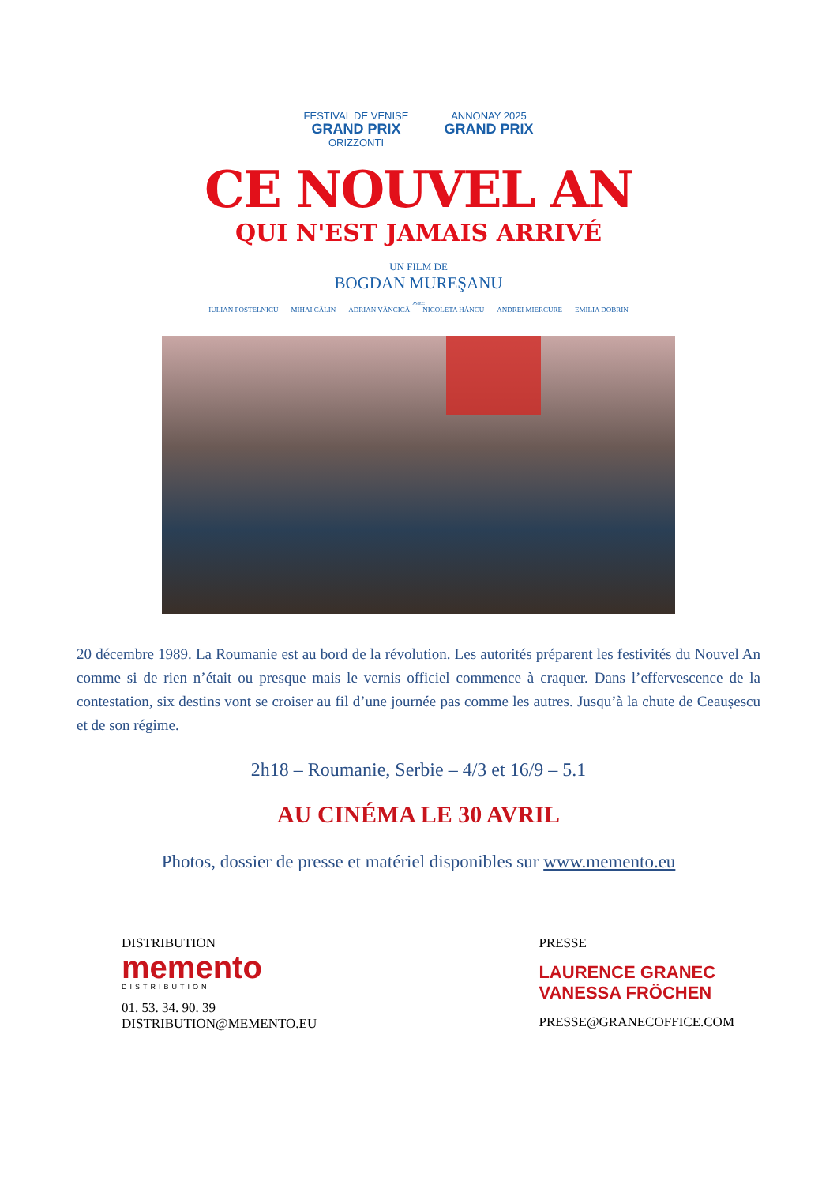FESTIVAL DE VENISE
GRAND PRIX
ORIZZONTI
ANNONAY 2025
GRAND PRIX
CE NOUVEL AN
QUI N'EST JAMAIS ARRIVÉ
UN FILM DE
BOGDAN MUREŞANU
AVEC
IULIAN POSTELNICU MIHAI CĂLIN ADRIAN VĂNCICĂ NICOLETA HÂNCU ANDREI MIERCURE EMILIA DOBRIN
20 décembre 1989. La Roumanie est au bord de la révolution. Les autorités préparent les festivités du Nouvel An comme si de rien n’était ou presque mais le vernis officiel commence à craquer. Dans l’effervescence de la contestation, six destins vont se croiser au fil d’une journée pas comme les autres. Jusqu’à la chute de Ceaușescu et de son régime.
2h18 – Roumanie, Serbie – 4/3 et 16/9 – 5.1
AU CINÉMA LE 30 AVRIL
Photos, dossier de presse et matériel disponibles sur www.memento.eu
DISTRIBUTION
memento
DISTRIBUTION
01. 53. 34. 90. 39
DISTRIBUTION@MEMENTO.EU
PRESSE
LAURENCE GRANEC
VANESSA FRÖCHEN
PRESSE@GRANECOFFICE.COM